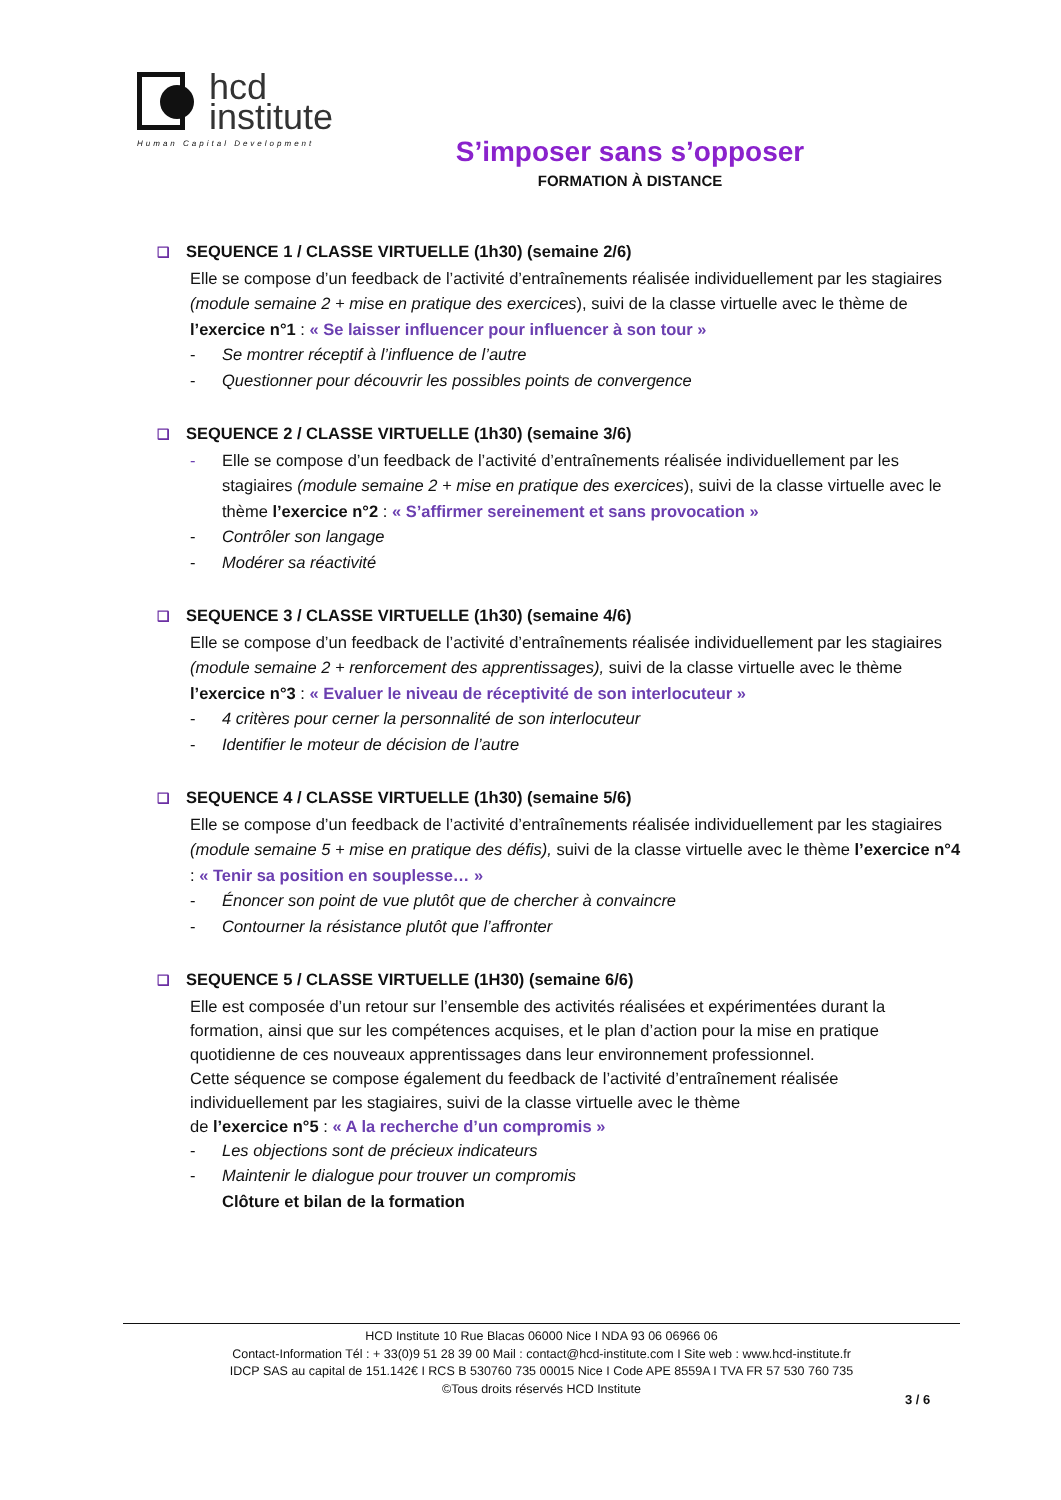hcd
institute
Human Capital Development
S’imposer sans s’opposer
FORMATION À DISTANCE
❑ SEQUENCE 1 / CLASSE VIRTUELLE (1h30) (semaine 2/6)
Elle se compose d’un feedback de l’activité d’entraînements réalisée individuellement par les stagiaires (module semaine 2 + mise en pratique des exercices), suivi de la classe virtuelle avec le thème de l’exercice n°1 : « Se laisser influencer pour influencer à son tour »
- Se montrer réceptif à l’influence de l’autre
- Questionner pour découvrir les possibles points de convergence
❑ SEQUENCE 2 / CLASSE VIRTUELLE (1h30) (semaine 3/6)
- Elle se compose d’un feedback de l’activité d’entraînements réalisée individuellement par les stagiaires (module semaine 2 + mise en pratique des exercices), suivi de la classe virtuelle avec le thème l’exercice n°2 : « S’affirmer sereinement et sans provocation »
- Contrôler son langage
- Modérer sa réactivité
❑ SEQUENCE 3 / CLASSE VIRTUELLE (1h30) (semaine 4/6)
Elle se compose d’un feedback de l’activité d’entraînements réalisée individuellement par les stagiaires (module semaine 2 + renforcement des apprentissages), suivi de la classe virtuelle avec le thème l’exercice n°3 : « Evaluer le niveau de réceptivité de son interlocuteur »
- 4 critères pour cerner la personnalité de son interlocuteur
- Identifier le moteur de décision de l’autre
❑ SEQUENCE 4 / CLASSE VIRTUELLE (1h30) (semaine 5/6)
Elle se compose d’un feedback de l’activité d’entraînements réalisée individuellement par les stagiaires (module semaine 5 + mise en pratique des défis), suivi de la classe virtuelle avec le thème l’exercice n°4 : « Tenir sa position en souplesse… »
- Énoncer son point de vue plutôt que de chercher à convaincre
- Contourner la résistance plutôt que l’affronter
❑ SEQUENCE 5 / CLASSE VIRTUELLE (1H30) (semaine 6/6)
Elle est composée d’un retour sur l’ensemble des activités réalisées et expérimentées durant la formation, ainsi que sur les compétences acquises, et le plan d’action pour la mise en pratique quotidienne de ces nouveaux apprentissages dans leur environnement professionnel.
Cette séquence se compose également du feedback de l’activité d’entraînement réalisée individuellement par les stagiaires, suivi de la classe virtuelle avec le thème
de l’exercice n°5 : « A la recherche d’un compromis »
- Les objections sont de précieux indicateurs
- Maintenir le dialogue pour trouver un compromis
Clôture et bilan de la formation
HCD Institute 10 Rue Blacas 06000 Nice I NDA 93 06 06966 06
Contact-Information Tél : + 33(0)9 51 28 39 00 Mail : contact@hcd-institute.com I Site web : www.hcd-institute.fr
IDCP SAS au capital de 151.142€ I RCS B 530760 735 00015 Nice I Code APE 8559A I TVA FR 57 530 760 735
©Tous droits réservés HCD Institute
3 / 6